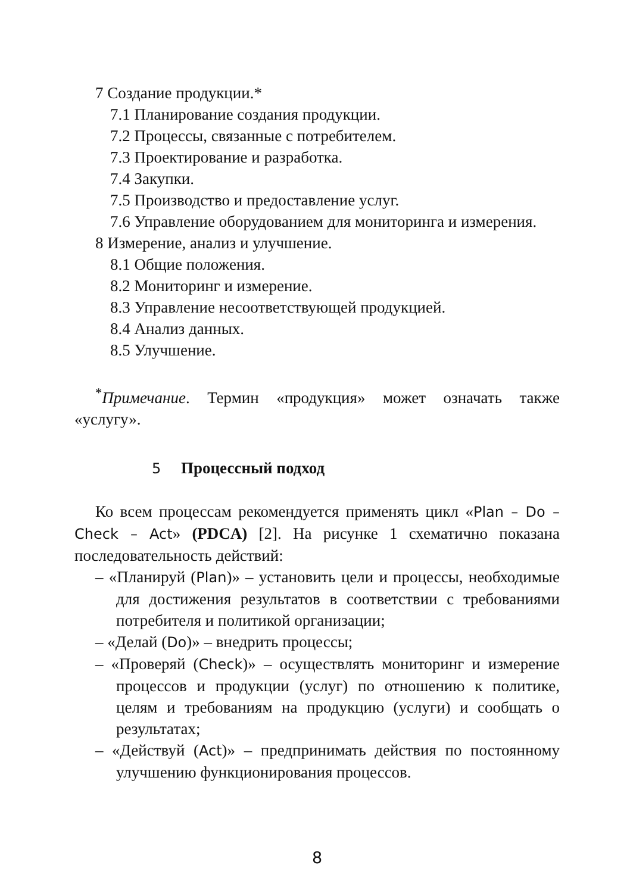7 Создание продукции.*
7.1 Планирование создания продукции.
7.2 Процессы, связанные с потребителем.
7.3 Проектирование и разработка.
7.4 Закупки.
7.5 Производство и предоставление услуг.
7.6 Управление оборудованием для мониторинга и измерения.
8 Измерение, анализ и улучшение.
8.1 Общие положения.
8.2 Мониторинг и измерение.
8.3 Управление несоответствующей продукцией.
8.4 Анализ данных.
8.5 Улучшение.
<sup>*</sup> Примечание. Термин «продукция» может означать также «услугу».
5 Процессный подход
Ко всем процессам рекомендуется применять цикл «Plan – Do – Check – Act» (PDCA) [2]. На рисунке 1 схематично показана последовательность действий:
– «Планируй (Plan)» – установить цели и процессы, необходимые для достижения результатов в соответствии с требованиями потребителя и политикой организации;
– «Делай (Do)» – внедрить процессы;
– «Проверяй (Check)» – осуществлять мониторинг и измерение процессов и продукции (услуг) по отношению к политике, целям и требованиям на продукцию (услуги) и сообщать о результатах;
– «Действуй (Act)» – предпринимать действия по постоянному улучшению функционирования процессов.
8